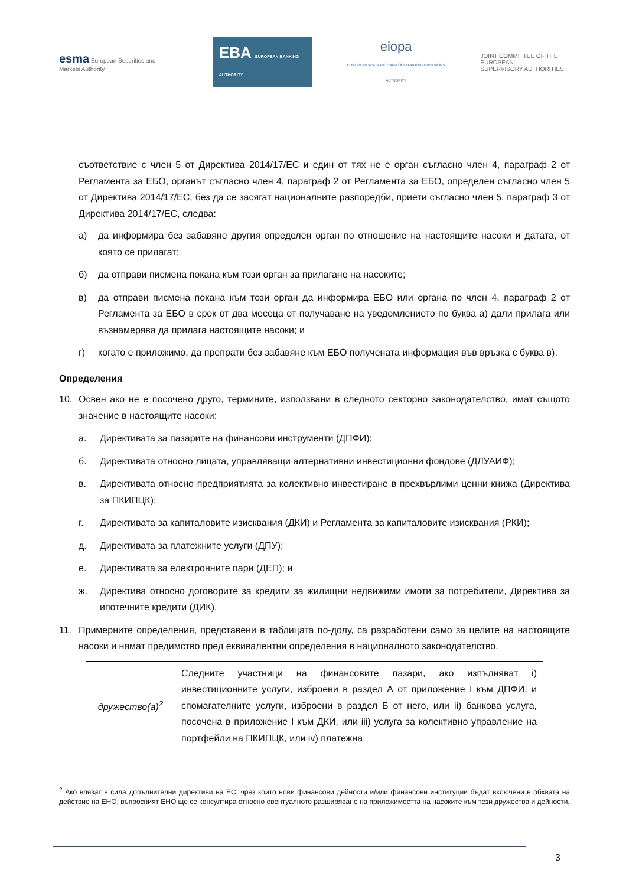esma European Securities and Markets Authority
EBA EUROPEAN BANKING AUTHORITY
eiopa
EUROPEAN INSURANCE AND OCCUPATIONAL PENSIONS AUTHORITY
JOINT COMMITTEE OF THE EUROPEAN
SUPERVISORY AUTHORITIES
съответствие с член 5 от Директива 2014/17/ЕС и един от тях не е орган съгласно член 4, параграф 2 от Регламента за ЕБО, органът съгласно член 4, параграф 2 от Регламента за ЕБО, определен съгласно член 5 от Директива 2014/17/ЕС, без да се засягат националните разпоредби, приети съгласно член 5, параграф 3 от Директива 2014/17/ЕС, следва:
а) да информира без забавяне другия определен орган по отношение на настоящите насоки и датата, от която се прилагат;
б) да отправи писмена покана към този орган за прилагане на насоките;
в) да отправи писмена покана към този орган да информира ЕБО или органа по член 4, параграф 2 от Регламента за ЕБО в срок от два месеца от получаване на уведомлението по буква а) дали прилага или възнамерява да прилага настоящите насоки; и
г) когато е приложимо, да препрати без забавяне към ЕБО получената информация във връзка с буква в).
Определения
10. Освен ако не е посочено друго, термините, използвани в следното секторно законодателство, имат същото значение в настоящите насоки:
а. Директивата за пазарите на финансови инструменти (ДПФИ);
б. Директивата относно лицата, управляващи алтернативни инвестиционни фондове (ДЛУАИФ);
в. Директивата относно предприятията за колективно инвестиране в прехвърлими ценни книжа (Директива за ПКИПЦК);
г. Директивата за капиталовите изисквания (ДКИ) и Регламента за капиталовите изисквания (РКИ);
д. Директивата за платежните услуги (ДПУ);
е. Директивата за електронните пари (ДЕП); и
ж. Директива относно договорите за кредити за жилищни недвижими имоти за потребители, Директива за ипотечните кредити (ДИК).
11. Примерните определения, представени в таблицата по-долу, са разработени само за целите на настоящите насоки и нямат предимство пред еквивалентни определения в националното законодателство.
| дружество(а)<sup>2</sup> | Следните участници на финансовите пазари, ако изпълняват i) инвестиционните услуги, изброени в раздел А от приложение I към ДПФИ, и спомагателните услуги, изброени в раздел Б от него, или ii) банкова услуга, посочена в приложение I към ДКИ, или iii) услуга за колективно управление на портфейли на ПКИПЦК, или iv) платежна |
<sup>2</sup> Ако влязат в сила допълнителни директиви на ЕС, чрез които нови финансови дейности и/или финансови институции бъдат включени в обхвата на действие на ЕНО, въпросният ЕНО ще се консултира относно евентуалното разширяване на приложимостта на насоките към тези дружества и дейности.
3